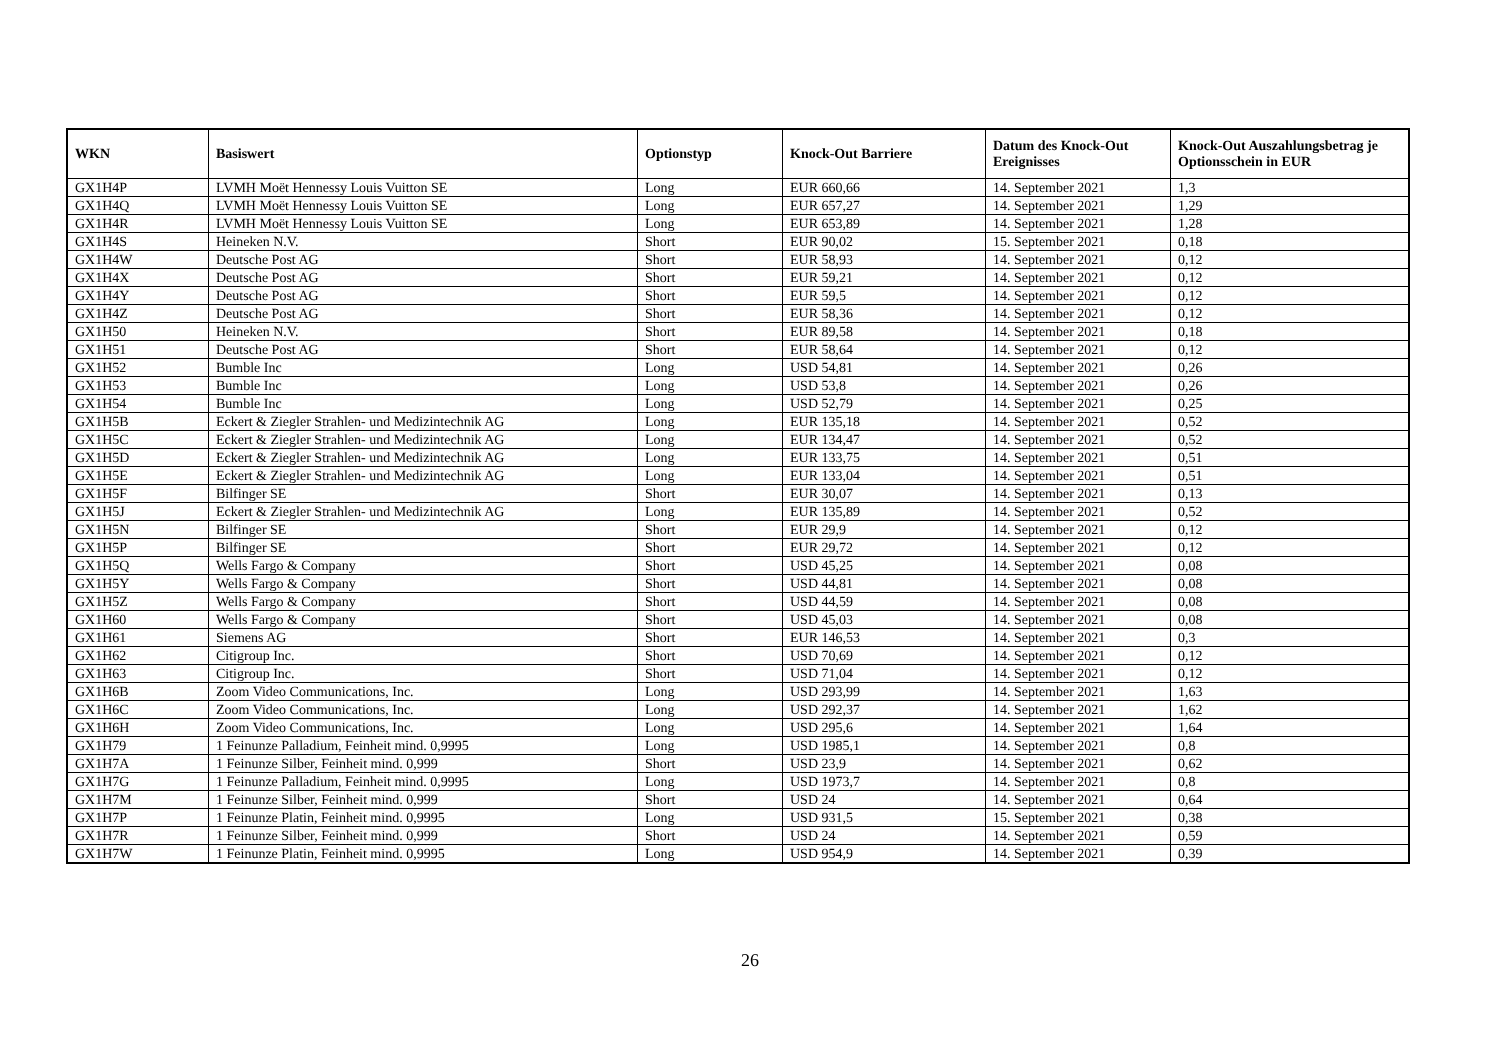| WKN | Basiswert | Optionstyp | Knock-Out Barriere | Datum des Knock-Out Ereignisses | Knock-Out Auszahlungsbetrag je Optionsschein in EUR |
| --- | --- | --- | --- | --- | --- |
| GX1H4P | LVMH Moët Hennessy Louis Vuitton SE | Long | EUR 660,66 | 14. September 2021 | 1,3 |
| GX1H4Q | LVMH Moët Hennessy Louis Vuitton SE | Long | EUR 657,27 | 14. September 2021 | 1,29 |
| GX1H4R | LVMH Moët Hennessy Louis Vuitton SE | Long | EUR 653,89 | 14. September 2021 | 1,28 |
| GX1H4S | Heineken N.V. | Short | EUR 90,02 | 15. September 2021 | 0,18 |
| GX1H4W | Deutsche Post AG | Short | EUR 58,93 | 14. September 2021 | 0,12 |
| GX1H4X | Deutsche Post AG | Short | EUR 59,21 | 14. September 2021 | 0,12 |
| GX1H4Y | Deutsche Post AG | Short | EUR 59,5 | 14. September 2021 | 0,12 |
| GX1H4Z | Deutsche Post AG | Short | EUR 58,36 | 14. September 2021 | 0,12 |
| GX1H50 | Heineken N.V. | Short | EUR 89,58 | 14. September 2021 | 0,18 |
| GX1H51 | Deutsche Post AG | Short | EUR 58,64 | 14. September 2021 | 0,12 |
| GX1H52 | Bumble Inc | Long | USD 54,81 | 14. September 2021 | 0,26 |
| GX1H53 | Bumble Inc | Long | USD 53,8 | 14. September 2021 | 0,26 |
| GX1H54 | Bumble Inc | Long | USD 52,79 | 14. September 2021 | 0,25 |
| GX1H5B | Eckert & Ziegler Strahlen- und Medizintechnik AG | Long | EUR 135,18 | 14. September 2021 | 0,52 |
| GX1H5C | Eckert & Ziegler Strahlen- und Medizintechnik AG | Long | EUR 134,47 | 14. September 2021 | 0,52 |
| GX1H5D | Eckert & Ziegler Strahlen- und Medizintechnik AG | Long | EUR 133,75 | 14. September 2021 | 0,51 |
| GX1H5E | Eckert & Ziegler Strahlen- und Medizintechnik AG | Long | EUR 133,04 | 14. September 2021 | 0,51 |
| GX1H5F | Bilfinger SE | Short | EUR 30,07 | 14. September 2021 | 0,13 |
| GX1H5J | Eckert & Ziegler Strahlen- und Medizintechnik AG | Long | EUR 135,89 | 14. September 2021 | 0,52 |
| GX1H5N | Bilfinger SE | Short | EUR 29,9 | 14. September 2021 | 0,12 |
| GX1H5P | Bilfinger SE | Short | EUR 29,72 | 14. September 2021 | 0,12 |
| GX1H5Q | Wells Fargo & Company | Short | USD 45,25 | 14. September 2021 | 0,08 |
| GX1H5Y | Wells Fargo & Company | Short | USD 44,81 | 14. September 2021 | 0,08 |
| GX1H5Z | Wells Fargo & Company | Short | USD 44,59 | 14. September 2021 | 0,08 |
| GX1H60 | Wells Fargo & Company | Short | USD 45,03 | 14. September 2021 | 0,08 |
| GX1H61 | Siemens AG | Short | EUR 146,53 | 14. September 2021 | 0,3 |
| GX1H62 | Citigroup Inc. | Short | USD 70,69 | 14. September 2021 | 0,12 |
| GX1H63 | Citigroup Inc. | Short | USD 71,04 | 14. September 2021 | 0,12 |
| GX1H6B | Zoom Video Communications, Inc. | Long | USD 293,99 | 14. September 2021 | 1,63 |
| GX1H6C | Zoom Video Communications, Inc. | Long | USD 292,37 | 14. September 2021 | 1,62 |
| GX1H6H | Zoom Video Communications, Inc. | Long | USD 295,6 | 14. September 2021 | 1,64 |
| GX1H79 | 1 Feinunze Palladium, Feinheit mind. 0,9995 | Long | USD 1985,1 | 14. September 2021 | 0,8 |
| GX1H7A | 1 Feinunze Silber, Feinheit mind. 0,999 | Short | USD 23,9 | 14. September 2021 | 0,62 |
| GX1H7G | 1 Feinunze Palladium, Feinheit mind. 0,9995 | Long | USD 1973,7 | 14. September 2021 | 0,8 |
| GX1H7M | 1 Feinunze Silber, Feinheit mind. 0,999 | Short | USD 24 | 14. September 2021 | 0,64 |
| GX1H7P | 1 Feinunze Platin, Feinheit mind. 0,9995 | Long | USD 931,5 | 15. September 2021 | 0,38 |
| GX1H7R | 1 Feinunze Silber, Feinheit mind. 0,999 | Short | USD 24 | 14. September 2021 | 0,59 |
| GX1H7W | 1 Feinunze Platin, Feinheit mind. 0,9995 | Long | USD 954,9 | 14. September 2021 | 0,39 |
26